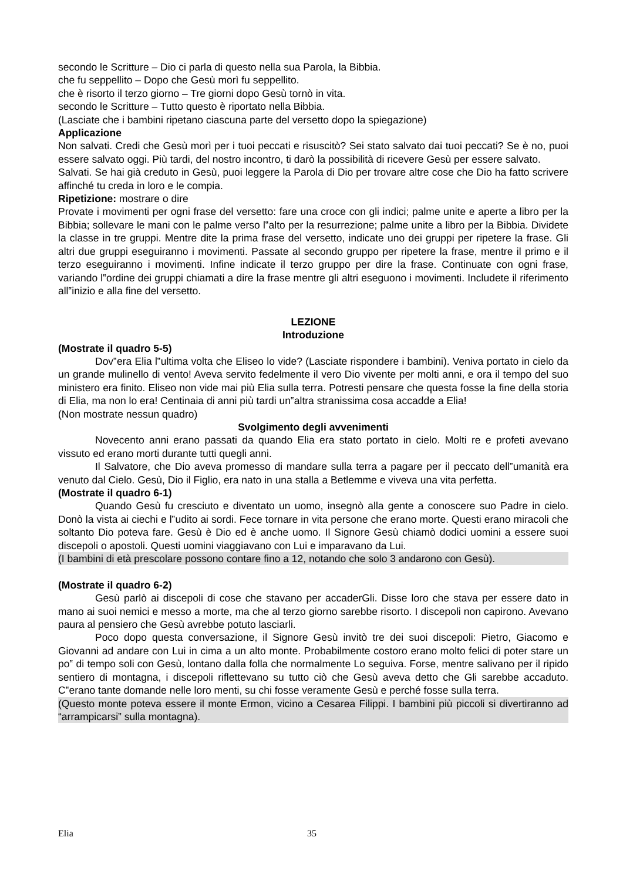secondo le Scritture – Dio ci parla di questo nella sua Parola, la Bibbia.
che fu seppellito – Dopo che Gesù morì fu seppellito.
che è risorto il terzo giorno – Tre giorni dopo Gesù tornò in vita.
secondo le Scritture – Tutto questo è riportato nella Bibbia.
(Lasciate che i bambini ripetano ciascuna parte del versetto dopo la spiegazione)
Applicazione
Non salvati. Credi che Gesù morì per i tuoi peccati e risuscitò? Sei stato salvato dai tuoi peccati? Se è no, puoi essere salvato oggi. Più tardi, del nostro incontro, ti darò la possibilità di ricevere Gesù per essere salvato.
Salvati. Se hai già creduto in Gesù, puoi leggere la Parola di Dio per trovare altre cose che Dio ha fatto scrivere affinché tu creda in loro e le compia.
Ripetizione: mostrare o dire
Provate i movimenti per ogni frase del versetto: fare una croce con gli indici; palme unite e aperte a libro per la Bibbia; sollevare le mani con le palme verso l‟alto per la resurrezione; palme unite a libro per la Bibbia. Dividete la classe in tre gruppi. Mentre dite la prima frase del versetto, indicate uno dei gruppi per ripetere la frase. Gli altri due gruppi eseguiranno i movimenti. Passate al secondo gruppo per ripetere la frase, mentre il primo e il terzo eseguiranno i movimenti. Infine indicate il terzo gruppo per dire la frase. Continuate con ogni frase, variando l‟ordine dei gruppi chiamati a dire la frase mentre gli altri eseguono i movimenti. Includete il riferimento all‟inizio e alla fine del versetto.
LEZIONE
Introduzione
(Mostrate il quadro 5-5)
Dov‟era Elia l‟ultima volta che Eliseo lo vide? (Lasciate rispondere i bambini). Veniva portato in cielo da un grande mulinello di vento! Aveva servito fedelmente il vero Dio vivente per molti anni, e ora il tempo del suo ministero era finito. Eliseo non vide mai più Elia sulla terra. Potresti pensare che questa fosse la fine della storia di Elia, ma non lo era! Centinaia di anni più tardi un‟altra stranissima cosa accadde a Elia!
(Non mostrate nessun quadro)
Svolgimento degli avvenimenti
Novecento anni erano passati da quando Elia era stato portato in cielo. Molti re e profeti avevano vissuto ed erano morti durante tutti quegli anni.
Il Salvatore, che Dio aveva promesso di mandare sulla terra a pagare per il peccato dell‟umanità era venuto dal Cielo. Gesù, Dio il Figlio, era nato in una stalla a Betlemme e viveva una vita perfetta.
(Mostrate il quadro 6-1)
Quando Gesù fu cresciuto e diventato un uomo, insegnò alla gente a conoscere suo Padre in cielo. Donò la vista ai ciechi e l‟udito ai sordi. Fece tornare in vita persone che erano morte. Questi erano miracoli che soltanto Dio poteva fare. Gesù è Dio ed è anche uomo. Il Signore Gesù chiamò dodici uomini a essere suoi discepoli o apostoli. Questi uomini viaggiavano con Lui e imparavano da Lui.
(I bambini di età prescolare possono contare fino a 12, notando che solo 3 andarono con Gesù).
(Mostrate il quadro 6-2)
Gesù parlò ai discepoli di cose che stavano per accaderGli. Disse loro che stava per essere dato in mano ai suoi nemici e messo a morte, ma che al terzo giorno sarebbe risorto. I discepoli non capirono. Avevano paura al pensiero che Gesù avrebbe potuto lasciarli.
Poco dopo questa conversazione, il Signore Gesù invitò tre dei suoi discepoli: Pietro, Giacomo e Giovanni ad andare con Lui in cima a un alto monte. Probabilmente costoro erano molto felici di poter stare un po‟ di tempo soli con Gesù, lontano dalla folla che normalmente Lo seguiva. Forse, mentre salivano per il ripido sentiero di montagna, i discepoli riflettevano su tutto ciò che Gesù aveva detto che Gli sarebbe accaduto. C‟erano tante domande nelle loro menti, su chi fosse veramente Gesù e perché fosse sulla terra.
(Questo monte poteva essere il monte Ermon, vicino a Cesarea Filippi. I bambini più piccoli si divertiranno ad “arrampicarsi” sulla montagna).
Elia 35